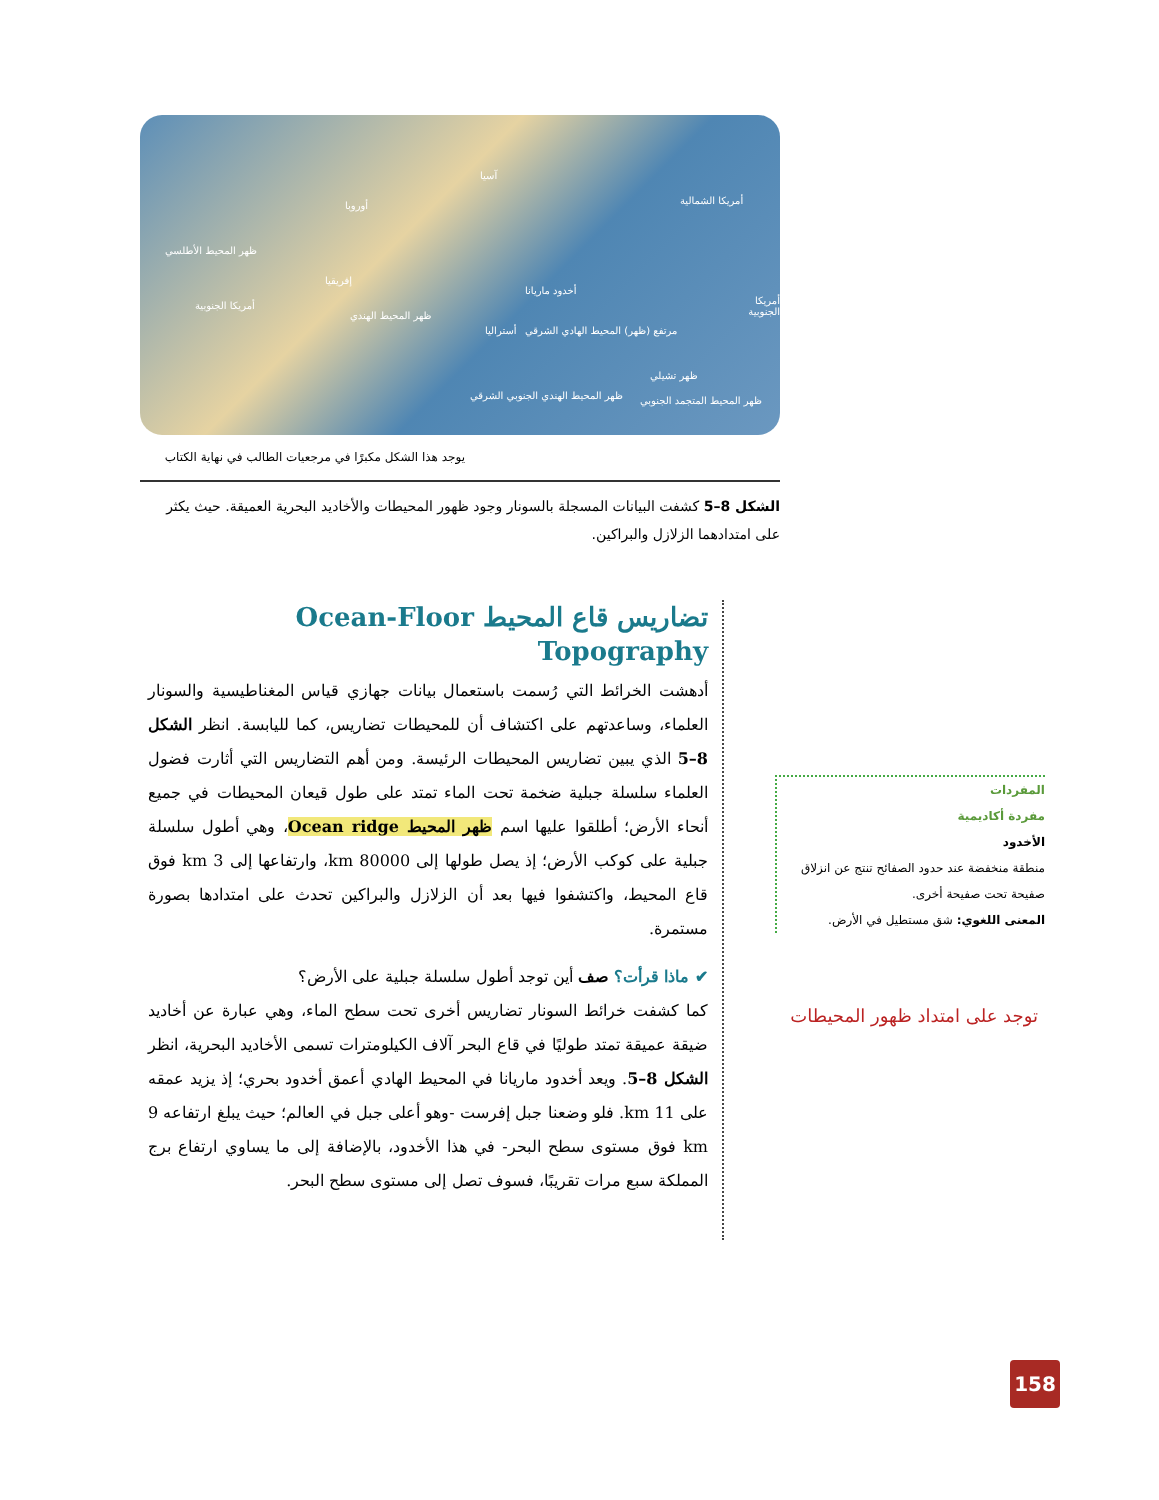آسيا
أوروبا أمريكا الشمالية
ظهر المحيط الأطلسي
إفريقيا
أخدود ماريانا
أمريكا الجنوبية أمريكا الجنوبية
ظهر المحيط الهندي
أستراليا مرتفع (ظهر) المحيط الهادي الشرقي
ظهر تشيلي
ظهر المحيط الهندي الجنوبي الشرقي ظهر المحيط المتجمد الجنوبي
يوجد هذا الشكل مكبرًا في مرجعيات الطالب في نهاية الكتاب
الشكل 8–5 كشفت البيانات المسجلة بالسونار وجود ظهور المحيطات والأخاديد البحرية العميقة. حيث يكثر على امتدادهما الزلازل والبراكين.
تضاريس قاع المحيط Ocean-Floor Topography
أدهشت الخرائط التي رُسمت باستعمال بيانات جهازي قياس المغناطيسية والسونار العلماء، وساعدتهم على اكتشاف أن للمحيطات تضاريس، كما لليابسة. انظر الشكل 8–5 الذي يبين تضاريس المحيطات الرئيسة. ومن أهم التضاريس التي أثارت فضول العلماء سلسلة جبلية ضخمة تحت الماء تمتد على طول قيعان المحيطات في جميع أنحاء الأرض؛ أطلقوا عليها اسم ظهر المحيط Ocean ridge، وهي أطول سلسلة جبلية على كوكب الأرض؛ إذ يصل طولها إلى 80000 km، وارتفاعها إلى 3 km فوق قاع المحيط، واكتشفوا فيها بعد أن الزلازل والبراكين تحدث على امتدادها بصورة مستمرة.
✔ ماذا قرأت؟ صف أين توجد أطول سلسلة جبلية على الأرض؟
كما كشفت خرائط السونار تضاريس أخرى تحت سطح الماء، وهي عبارة عن أخاديد ضيقة عميقة تمتد طوليًا في قاع البحر آلاف الكيلومترات تسمى الأخاديد البحرية، انظر الشكل 8–5. ويعد أخدود ماريانا في المحيط الهادي أعمق أخدود بحري؛ إذ يزيد عمقه على 11 km. فلو وضعنا جبل إفرست -وهو أعلى جبل في العالم؛ حيث يبلغ ارتفاعه 9 km فوق مستوى سطح البحر- في هذا الأخدود، بالإضافة إلى ما يساوي ارتفاع برج المملكة سبع مرات تقريبًا، فسوف تصل إلى مستوى سطح البحر.
المفردات
مفردة أكاديمية
الأخدود
منطقة منخفضة عند حدود الصفائح تنتج عن انزلاق صفيحة تحت صفيحة أخرى.
المعنى اللغوي: شق مستطيل في الأرض.
توجد على امتداد ظهور المحيطات
158